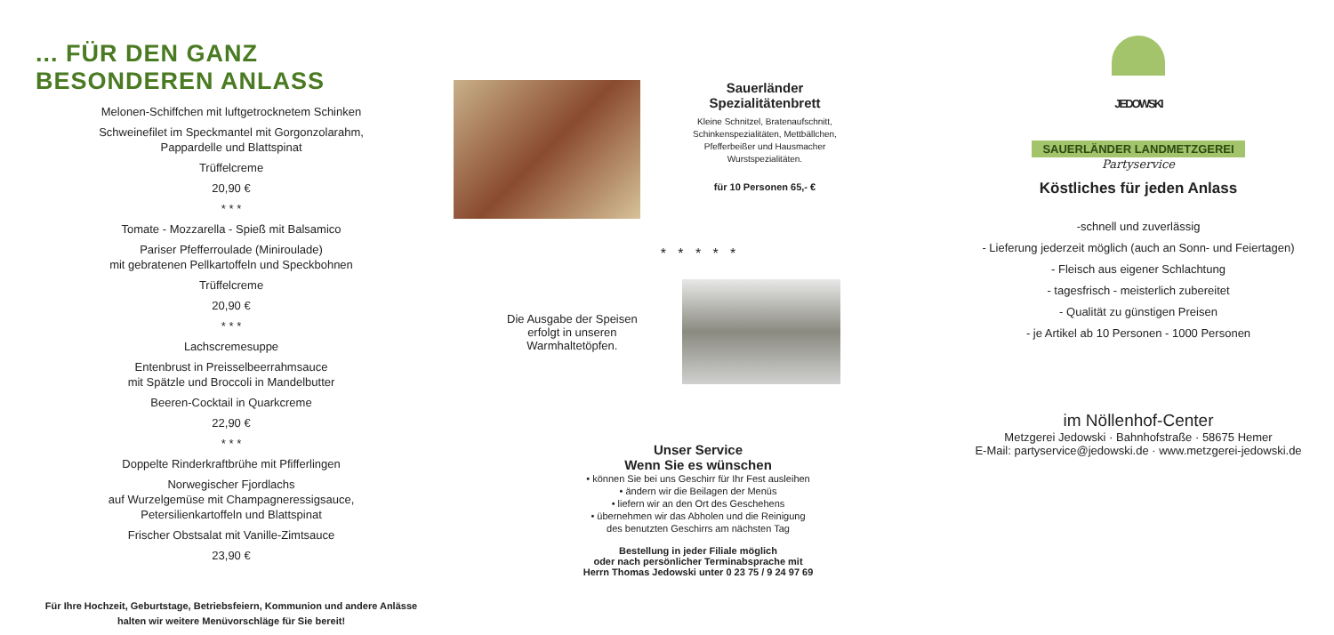... FÜR DEN GANZ BESONDEREN ANLASS
Melonen-Schiffchen mit luftgetrocknetem Schinken
Schweinefilet im Speckmantel mit Gorgonzolarahm,
Pappardelle und Blattspinat
Trüffelcreme
20,90 €
* * *
Tomate - Mozzarella - Spieß mit Balsamico
Pariser Pfefferroulade (Miniroulade)
mit gebratenen Pellkartoffeln und Speckbohnen
Trüffelcreme
20,90 €
* * *
Lachscremesuppe
Entenbrust in Preisselbeerrahmsauce
mit Spätzle und Broccoli in Mandelbutter
Beeren-Cocktail in Quarkcreme
22,90 €
* * *
Doppelte Rinderkraftbrühe mit Pfifferlingen
Norwegischer Fjordlachs
auf Wurzelgemüse mit Champagneressigsauce,
Petersilienkartoffeln und Blattspinat
Frischer Obstsalat mit Vanille-Zimtsauce
23,90 €
Für Ihre Hochzeit, Geburtstage, Betriebsfeiern, Kommunion und andere Anlässe halten wir weitere Menüvorschläge für Sie bereit!
Sauerländer
Spezialitätenbrett
Kleine Schnitzel, Bratenaufschnitt, Schinkenspezialitäten, Mettbällchen, Pfefferbeißer und Hausmacher Wurstspezialitäten.
für 10 Personen 65,- €
* * * * *
Die Ausgabe der Speisen
erfolgt in unseren
Warmhaltetöpfen.
Unser Service
Wenn Sie es wünschen
• können Sie bei uns Geschirr für Ihr Fest ausleihen
• ändern wir die Beilagen der Menüs
• liefern wir an den Ort des Geschehens
• übernehmen wir das Abholen und die Reinigung
des benutzten Geschirrs am nächsten Tag
Bestellung in jeder Filiale möglich
oder nach persönlicher Terminabsprache mit
Herrn Thomas Jedowski unter 0 23 75 / 9 24 97 69
JEDOWSKI
SAUERLÄNDER LANDMETZGEREI
Partyservice
Köstliches für jeden Anlass
-schnell und zuverlässig
- Lieferung jederzeit möglich (auch an Sonn- und Feiertagen)
- Fleisch aus eigener Schlachtung
- tagesfrisch - meisterlich zubereitet
- Qualität zu günstigen Preisen
- je Artikel ab 10 Personen - 1000 Personen
im Nöllenhof-Center
Metzgerei Jedowski · Bahnhofstraße · 58675 Hemer
E-Mail: partyservice@jedowski.de · www.metzgerei-jedowski.de